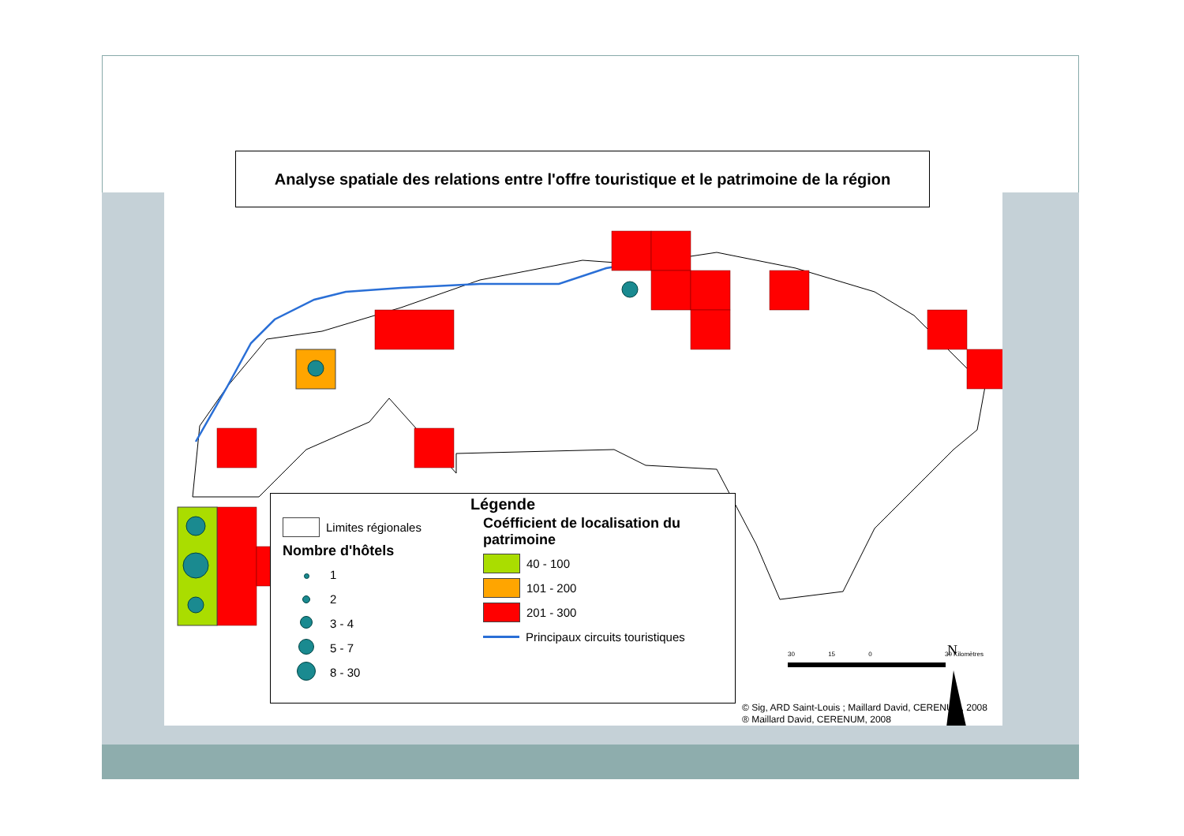Analyse spatiale des relations entre l'offre touristique et le patrimoine de la région
N
Légende
Limites régionales
Nombre d'hôtels
1
2
3 - 4
5 - 7
8 - 30
Coéfficient de localisation du patrimoine
40 - 100
101 - 200
201 - 300
Principaux circuits touristiques
30 15 0 30 Kilomètres
© Sig, ARD Saint-Louis ; Maillard David, CERENUM, 2008
® Maillard David, CERENUM, 2008